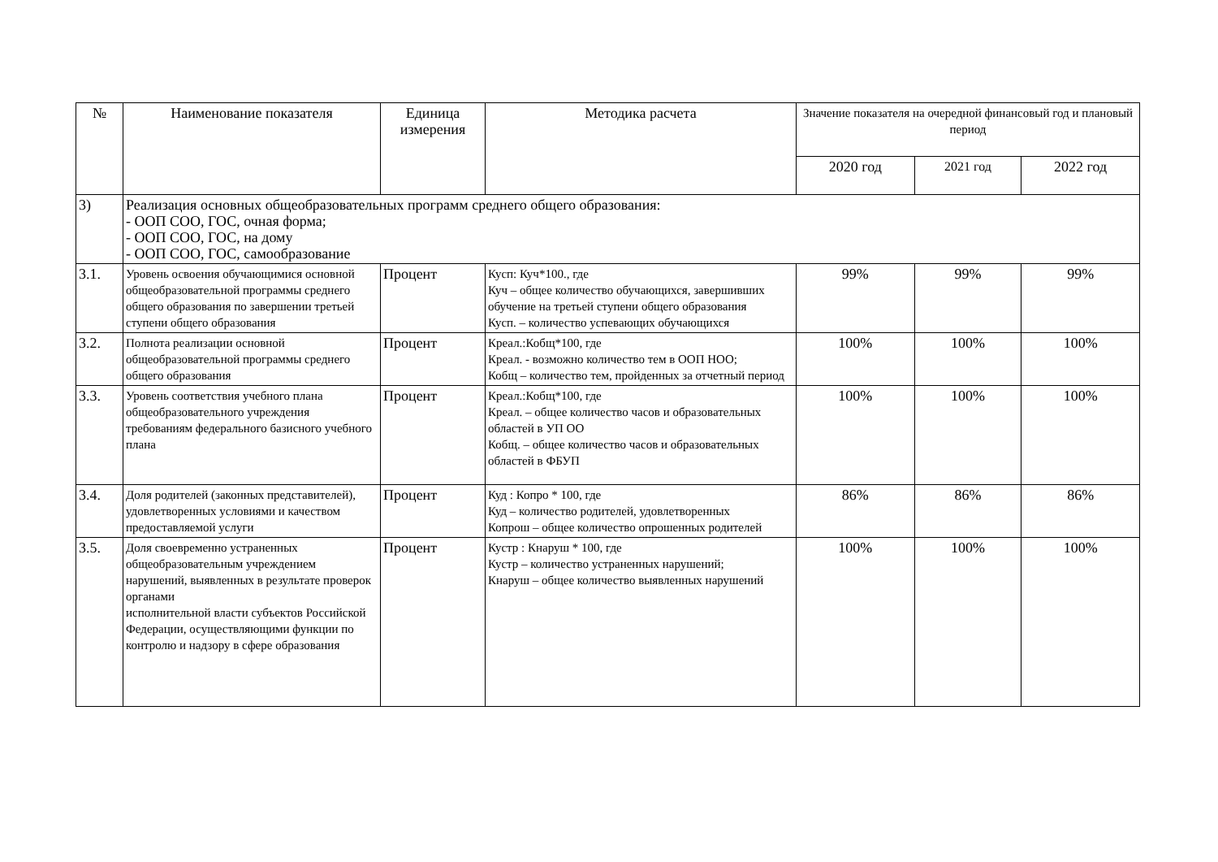| № | Наименование показателя | Единица измерения | Методика расчета | Значение показателя на очередной финансовый год и плановый период | | |
| --- | --- | --- | --- | --- | --- | --- |
| | | | | 2020 год | 2021 год | 2022 год |
| 3) | Реализация основных общеобразовательных программ среднего общего образования: - ООП СОО, ГОС, очная форма; - ООП СОО, ГОС, на дому - ООП СОО, ГОС, самообразование | | | | | |
| 3.1. | Уровень освоения обучающимися основной общеобразовательной программы среднего общего образования по завершении третьей ступени общего образования | Процент | Кусп: Куч*100., где Куч – общее количество обучающихся, завершивших обучение на третьей ступени общего образования Кусп. – количество успевающих обучающихся | 99% | 99% | 99% |
| 3.2. | Полнота реализации основной общеобразовательной программы среднего общего образования | Процент | Креал.:Кобщ*100, где Креал. - возможно количество тем в ООП НОО; Кобщ – количество тем, пройденных за отчетный период | 100% | 100% | 100% |
| 3.3. | Уровень соответствия учебного плана общеобразовательного учреждения требованиям федерального базисного учебного плана | Процент | Креал.:Кобщ*100, где Креал. – общее количество часов и образовательных областей в УП ОО Кобщ. – общее количество часов и образовательных областей в ФБУП | 100% | 100% | 100% |
| 3.4. | Доля родителей (законных представителей), удовлетворенных условиями и качеством предоставляемой услуги | Процент | Куд : Копро * 100, где Куд – количество родителей, удовлетворенных Копрош – общее количество опрошенных родителей | 86% | 86% | 86% |
| 3.5. | Доля своевременно устраненных общеобразовательным учреждением нарушений, выявленных в результате проверок органами исполнительной власти субъектов Российской Федерации, осуществляющими функции по контролю и надзору в сфере образования | Процент | Кустр : Кнаруш * 100, где Кустр – количество устраненных нарушений; Кнаруш – общее количество выявленных нарушений | 100% | 100% | 100% |